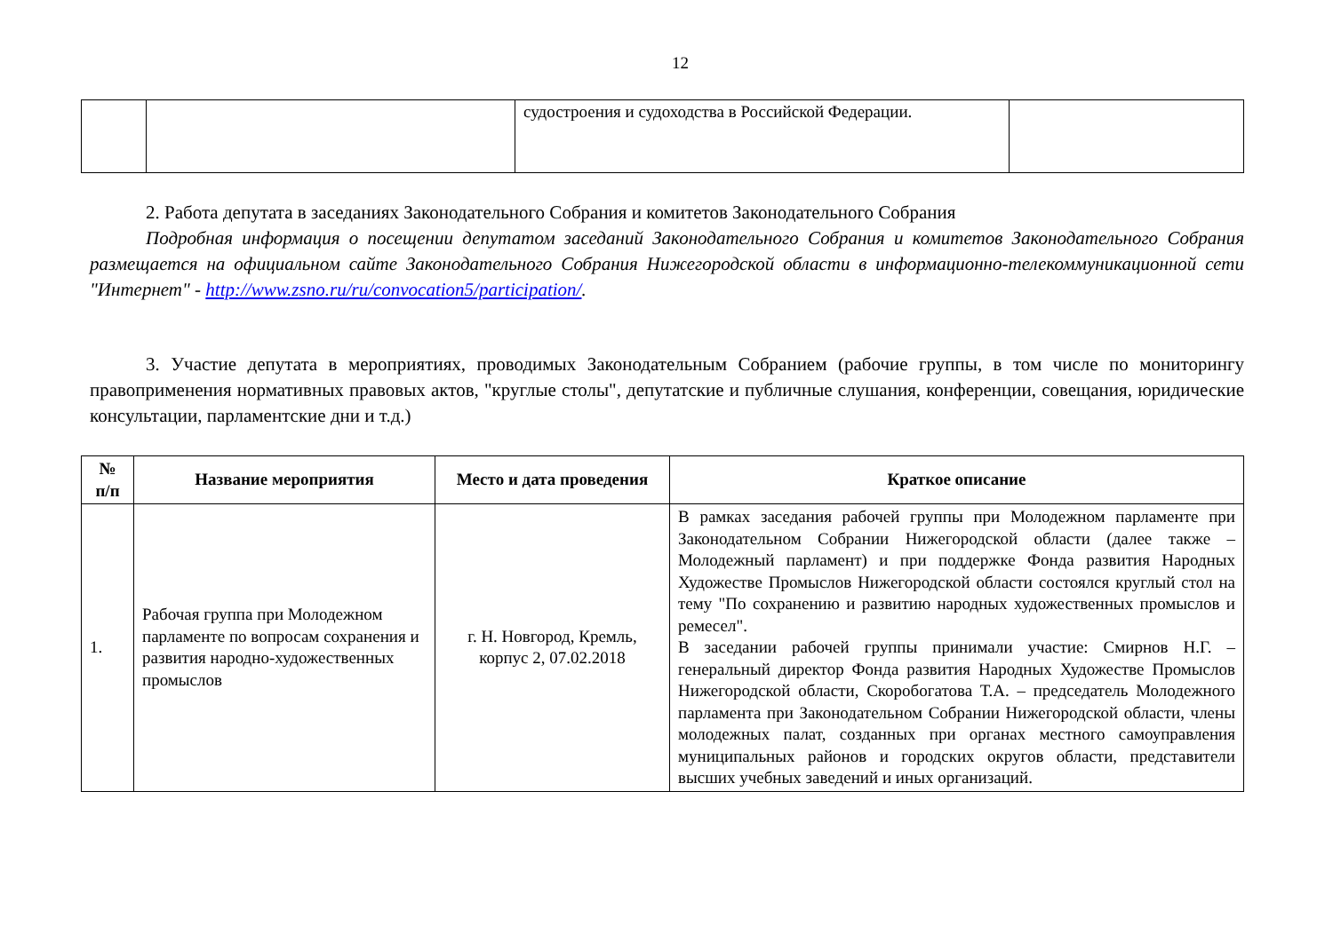12
| | | судостроения и судоходства в Российской Федерации. | |
2. Работа депутата в заседаниях Законодательного Собрания и комитетов Законодательного Собрания
Подробная информация о посещении депутатом заседаний Законодательного Собрания и комитетов Законодательного Собрания размещается на официальном сайте Законодательного Собрания Нижегородской области в информационно-телекоммуникационной сети "Интернет" - http://www.zsno.ru/ru/convocation5/participation/.
3. Участие депутата в мероприятиях, проводимых Законодательным Собранием (рабочие группы, в том числе по мониторингу правоприменения нормативных правовых актов, "круглые столы", депутатские и публичные слушания, конференции, совещания, юридические консультации, парламентские дни и т.д.)
| № п/п | Название мероприятия | Место и дата проведения | Краткое описание |
| --- | --- | --- | --- |
| 1. | Рабочая группа при Молодежном парламенте по вопросам сохранения и развития народно-художественных промыслов | г. Н. Новгород, Кремль, корпус 2, 07.02.2018 | В рамках заседания рабочей группы при Молодежном парламенте при Законодательном Собрании Нижегородской области (далее также – Молодежный парламент) и при поддержке Фонда развития Народных Художестве Промыслов Нижегородской области состоялся круглый стол на тему "По сохранению и развитию народных художественных промыслов и ремесел". В заседании рабочей группы принимали участие: Смирнов Н.Г. – генеральный директор Фонда развития Народных Художестве Промыслов Нижегородской области, Скоробогатова Т.А. – председатель Молодежного парламента при Законодательном Собрании Нижегородской области, члены молодежных палат, созданных при органах местного самоуправления муниципальных районов и городских округов области, представители высших учебных заведений и иных организаций. |